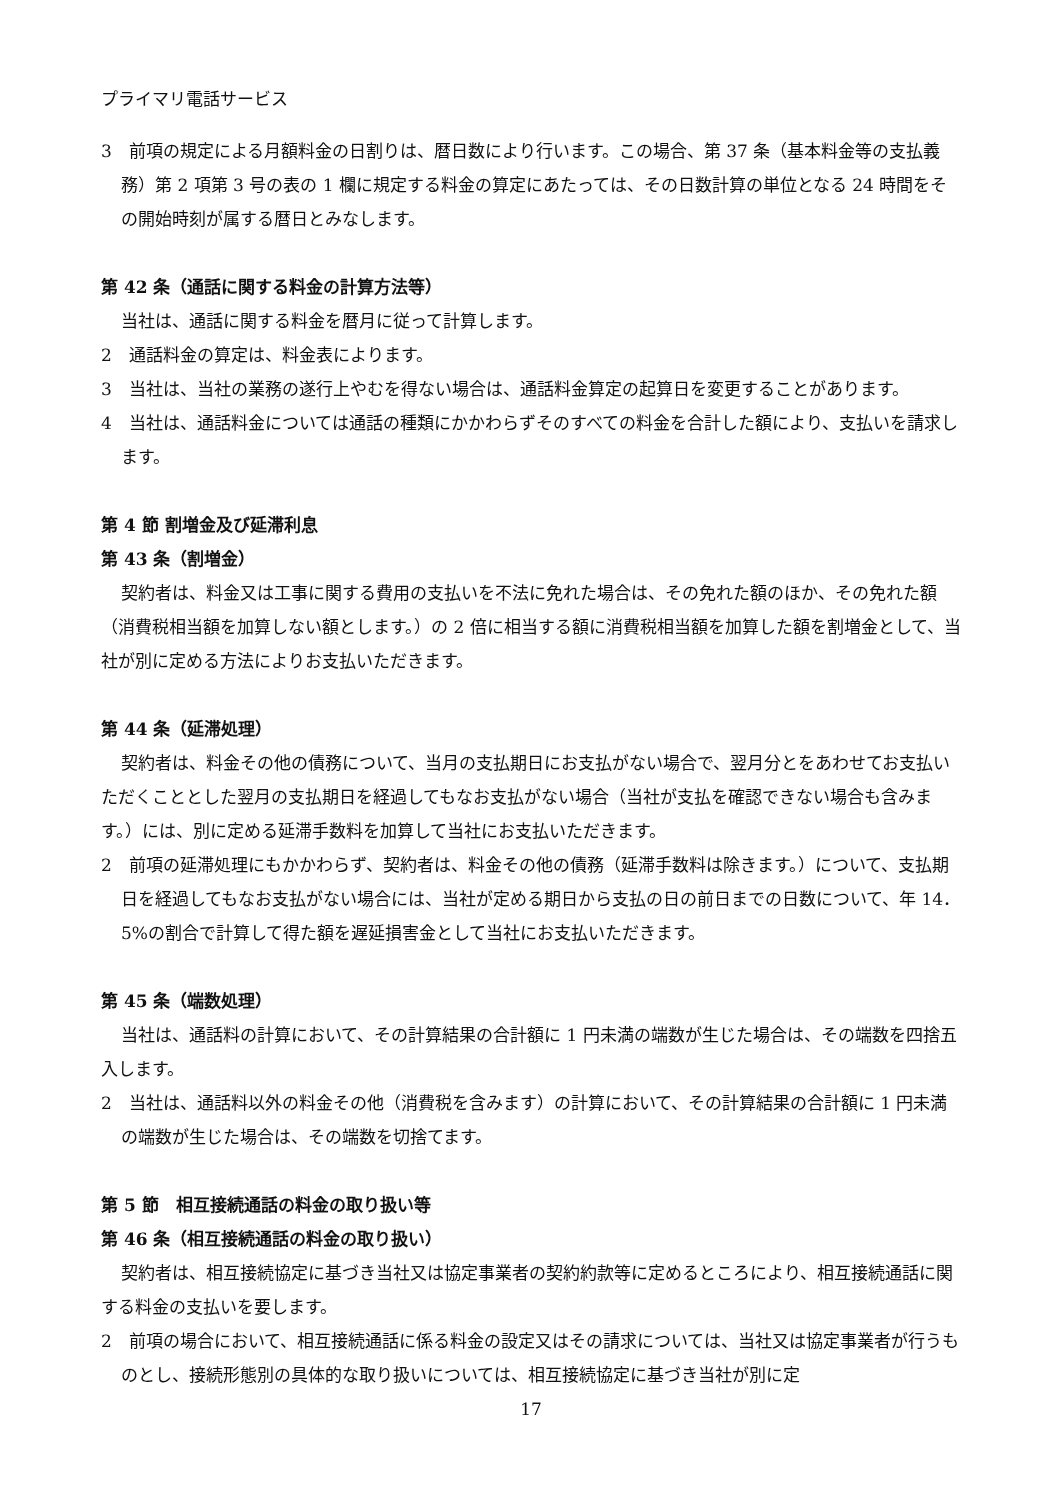プライマリ電話サービス
3　前項の規定による月額料金の日割りは、暦日数により行います。この場合、第 37 条（基本料金等の支払義務）第 2 項第 3 号の表の 1 欄に規定する料金の算定にあたっては、その日数計算の単位となる 24 時間をその開始時刻が属する暦日とみなします。
第 42 条（通話に関する料金の計算方法等）
当社は、通話に関する料金を暦月に従って計算します。
2　通話料金の算定は、料金表によります。
3　当社は、当社の業務の遂行上やむを得ない場合は、通話料金算定の起算日を変更することがあります。
4　当社は、通話料金については通話の種類にかかわらずそのすべての料金を合計した額により、支払いを請求します。
第 4 節 割増金及び延滞利息
第 43 条（割増金）
契約者は、料金又は工事に関する費用の支払いを不法に免れた場合は、その免れた額のほか、その免れた額（消費税相当額を加算しない額とします。）の 2 倍に相当する額に消費税相当額を加算した額を割増金として、当社が別に定める方法によりお支払いただきます。
第 44 条（延滞処理）
契約者は、料金その他の債務について、当月の支払期日にお支払がない場合で、翌月分とをあわせてお支払いただくこととした翌月の支払期日を経過してもなお支払がない場合（当社が支払を確認できない場合も含みます。）には、別に定める延滞手数料を加算して当社にお支払いただきます。
2　前項の延滞処理にもかかわらず、契約者は、料金その他の債務（延滞手数料は除きます。）について、支払期日を経過してもなお支払がない場合には、当社が定める期日から支払の日の前日までの日数について、年 14．5%の割合で計算して得た額を遅延損害金として当社にお支払いただきます。
第 45 条（端数処理）
当社は、通話料の計算において、その計算結果の合計額に 1 円未満の端数が生じた場合は、その端数を四捨五入します。
2　当社は、通話料以外の料金その他（消費税を含みます）の計算において、その計算結果の合計額に 1 円未満の端数が生じた場合は、その端数を切捨てます。
第 5 節　相互接続通話の料金の取り扱い等
第 46 条（相互接続通話の料金の取り扱い）
契約者は、相互接続協定に基づき当社又は協定事業者の契約約款等に定めるところにより、相互接続通話に関する料金の支払いを要します。
2　前項の場合において、相互接続通話に係る料金の設定又はその請求については、当社又は協定事業者が行うものとし、接続形態別の具体的な取り扱いについては、相互接続協定に基づき当社が別に定
17